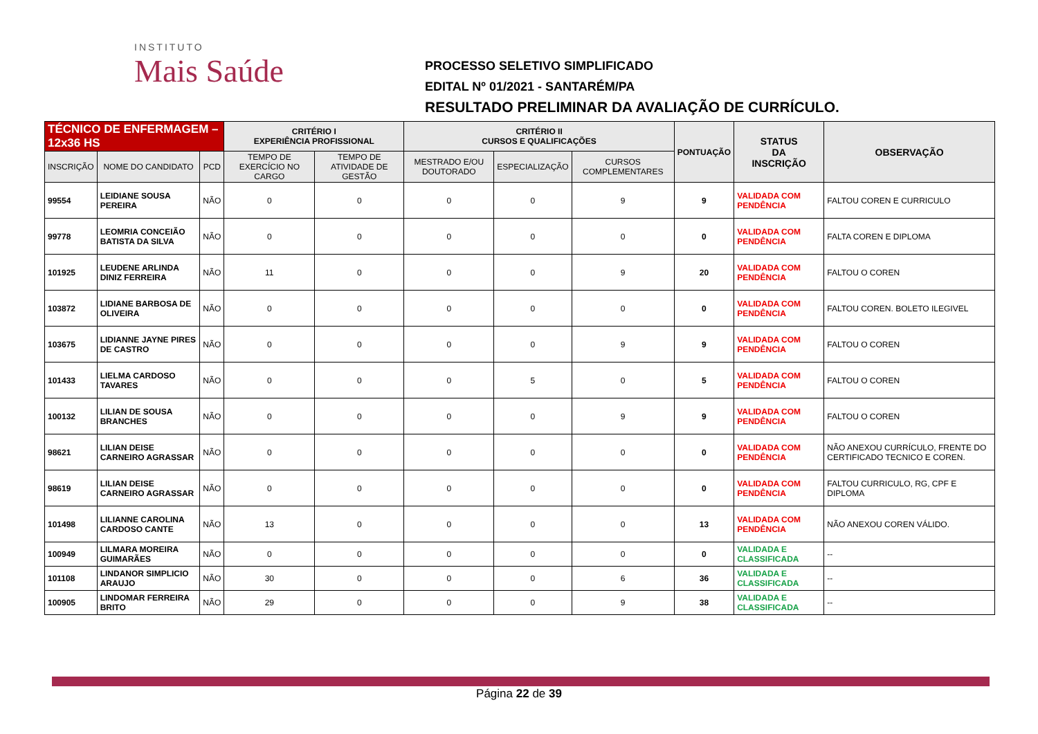INSTITUTO
Mais Saúde
PROCESSO SELETIVO SIMPLIFICADO
EDITAL Nº 01/2021 - SANTARÉM/PA
RESULTADO PRELIMINAR DA AVALIAÇÃO DE CURRÍCULO.
| TÉCNICO DE ENFERMAGEM – 12x36 HS | | | CRITÉRIO I EXPERIÊNCIA PROFISSIONAL | | CRITÉRIO II CURSOS E QUALIFICAÇÕES | | | PONTUAÇÃO | STATUS DA INSCRIÇÃO | OBSERVAÇÃO |
| --- | --- | --- | --- | --- | --- | --- | --- | --- | --- | --- |
| INSCRIÇÃO | NOME DO CANDIDATO | PCD | TEMPO DE EXERCÍCIO NO CARGO | TEMPO DE ATIVIDADE DE GESTÃO | MESTRADO E/OU DOUTORADO | ESPECIALIZAÇÃO | CURSOS COMPLEMENTARES | | | |
| 99554 | LEIDIANE SOUSA PEREIRA | NÃO | 0 | 0 | 0 | 0 | 9 | 9 | VALIDADA COM PENDÊNCIA | FALTOU COREN E CURRICULO |
| 99778 | LEOMRIA CONCEIÃO BATISTA DA SILVA | NÃO | 0 | 0 | 0 | 0 | 0 | 0 | VALIDADA COM PENDÊNCIA | FALTA COREN E DIPLOMA |
| 101925 | LEUDENE ARLINDA DINIZ FERREIRA | NÃO | 11 | 0 | 0 | 0 | 9 | 20 | VALIDADA COM PENDÊNCIA | FALTOU O COREN |
| 103872 | LIDIANE BARBOSA DE OLIVEIRA | NÃO | 0 | 0 | 0 | 0 | 0 | 0 | VALIDADA COM PENDÊNCIA | FALTOU COREN. BOLETO ILEGIVEL |
| 103675 | LIDIANNE JAYNE PIRES DE CASTRO | NÃO | 0 | 0 | 0 | 0 | 9 | 9 | VALIDADA COM PENDÊNCIA | FALTOU O COREN |
| 101433 | LIELMA CARDOSO TAVARES | NÃO | 0 | 0 | 0 | 5 | 0 | 5 | VALIDADA COM PENDÊNCIA | FALTOU O COREN |
| 100132 | LILIAN DE SOUSA BRANCHES | NÃO | 0 | 0 | 0 | 0 | 9 | 9 | VALIDADA COM PENDÊNCIA | FALTOU O COREN |
| 98621 | LILIAN DEISE CARNEIRO AGRASSAR | NÃO | 0 | 0 | 0 | 0 | 0 | 0 | VALIDADA COM PENDÊNCIA | NÃO ANEXOU CURRÍCULO, FRENTE DO CERTIFICADO TECNICO E COREN. |
| 98619 | LILIAN DEISE CARNEIRO AGRASSAR | NÃO | 0 | 0 | 0 | 0 | 0 | 0 | VALIDADA COM PENDÊNCIA | FALTOU CURRICULO, RG, CPF E DIPLOMA |
| 101498 | LILIANNE CAROLINA CARDOSO CANTE | NÃO | 13 | 0 | 0 | 0 | 0 | 13 | VALIDADA COM PENDÊNCIA | NÃO ANEXOU COREN VÁLIDO. |
| 100949 | LILMARA MOREIRA GUIMARÃES | NÃO | 0 | 0 | 0 | 0 | 0 | 0 | VALIDADA E CLASSIFICADA | -- |
| 101108 | LINDANOR SIMPLICIO ARAUJO | NÃO | 30 | 0 | 0 | 0 | 6 | 36 | VALIDADA E CLASSIFICADA | -- |
| 100905 | LINDOMAR FERREIRA BRITO | NÃO | 29 | 0 | 0 | 0 | 9 | 38 | VALIDADA E CLASSIFICADA | -- |
Página 22 de 39